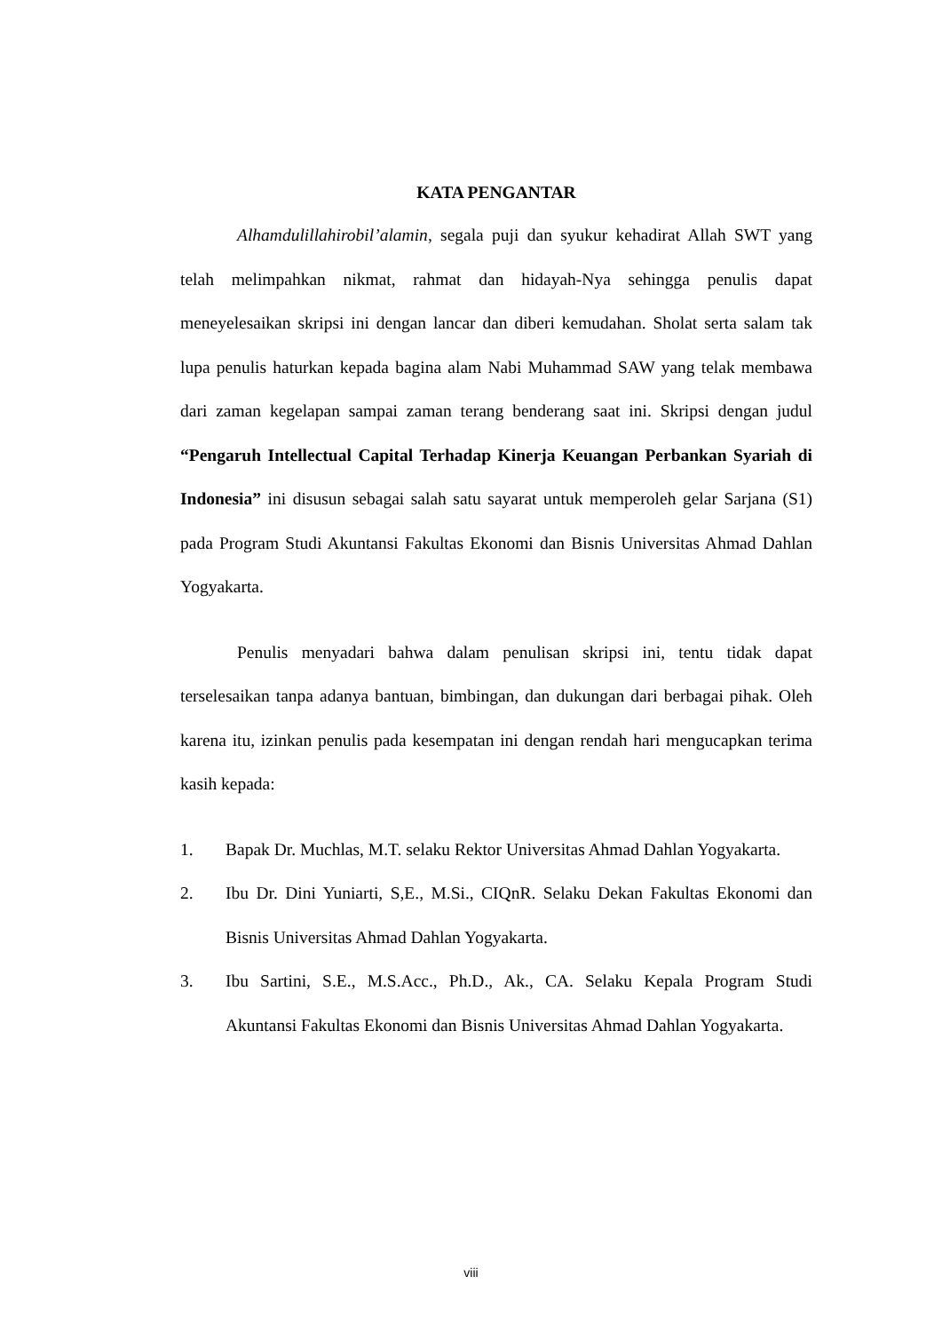KATA PENGANTAR
Alhamdulillahirobil’alamin, segala puji dan syukur kehadirat Allah SWT yang telah melimpahkan nikmat, rahmat dan hidayah-Nya sehingga penulis dapat meneyelesaikan skripsi ini dengan lancar dan diberi kemudahan. Sholat serta salam tak lupa penulis haturkan kepada bagina alam Nabi Muhammad SAW yang telak membawa dari zaman kegelapan sampai zaman terang benderang saat ini. Skripsi dengan judul “Pengaruh Intellectual Capital Terhadap Kinerja Keuangan Perbankan Syariah di Indonesia” ini disusun sebagai salah satu sayarat untuk memperoleh gelar Sarjana (S1) pada Program Studi Akuntansi Fakultas Ekonomi dan Bisnis Universitas Ahmad Dahlan Yogyakarta.
Penulis menyadari bahwa dalam penulisan skripsi ini, tentu tidak dapat terselesaikan tanpa adanya bantuan, bimbingan, dan dukungan dari berbagai pihak. Oleh karena itu, izinkan penulis pada kesempatan ini dengan rendah hari mengucapkan terima kasih kepada:
1. Bapak Dr. Muchlas, M.T. selaku Rektor Universitas Ahmad Dahlan Yogyakarta.
2. Ibu Dr. Dini Yuniarti, S,E., M.Si., CIQnR. Selaku Dekan Fakultas Ekonomi dan Bisnis Universitas Ahmad Dahlan Yogyakarta.
3. Ibu Sartini, S.E., M.S.Acc., Ph.D., Ak., CA. Selaku Kepala Program Studi Akuntansi Fakultas Ekonomi dan Bisnis Universitas Ahmad Dahlan Yogyakarta.
viii